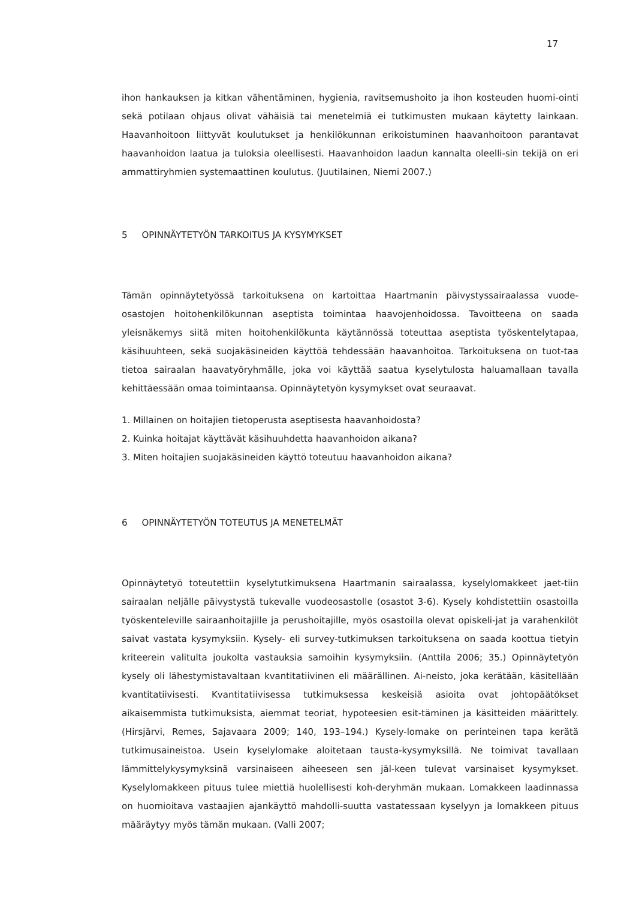17
ihon hankauksen ja kitkan vähentäminen, hygienia, ravitsemushoito ja ihon kosteuden huomi-ointi sekä potilaan ohjaus olivat vähäisiä tai menetelmiä ei tutkimusten mukaan käytetty lainkaan. Haavanhoitoon liittyvät koulutukset ja henkilökunnan erikoistuminen haavanhoitoon parantavat haavanhoidon laatua ja tuloksia oleellisesti. Haavanhoidon laadun kannalta oleelli-sin tekijä on eri ammattiryhmien systemaattinen koulutus. (Juutilainen, Niemi 2007.)
5 OPINNÄYTETYÖN TARKOITUS JA KYSYMYKSET
Tämän opinnäytetyössä tarkoituksena on kartoittaa Haartmanin päivystyssairaalassa vuode-osastojen hoitohenkilökunnan aseptista toimintaa haavojenhoidossa. Tavoitteena on saada yleisnäkemys siitä miten hoitohenkilökunta käytännössä toteuttaa aseptista työskentelytapaa, käsihuuhteen, sekä suojakäsineiden käyttöä tehdessään haavanhoitoa. Tarkoituksena on tuot-taa tietoa sairaalan haavatyöryhmälle, joka voi käyttää saatua kyselytulosta haluamallaan tavalla kehittäessään omaa toimintaansa. Opinnäytetyön kysymykset ovat seuraavat.
1. Millainen on hoitajien tietoperusta aseptisesta haavanhoidosta?
2. Kuinka hoitajat käyttävät käsihuuhdetta haavanhoidon aikana?
3. Miten hoitajien suojakäsineiden käyttö toteutuu haavanhoidon aikana?
6 OPINNÄYTETYÖN TOTEUTUS JA MENETELMÄT
Opinnäytetyö toteutettiin kyselytutkimuksena Haartmanin sairaalassa, kyselylomakkeet jaet-tiin sairaalan neljälle päivystystä tukevalle vuodeosastolle (osastot 3-6). Kysely kohdistettiin osastoilla työskenteleville sairaanhoitajille ja perushoitajille, myös osastoilla olevat opiskeli-jat ja varahenkilöt saivat vastata kysymyksiin. Kysely- eli survey-tutkimuksen tarkoituksena on saada koottua tietyin kriteerein valitulta joukolta vastauksia samoihin kysymyksiin. (Anttila 2006; 35.) Opinnäytetyön kysely oli lähestymistavaltaan kvantitatiivinen eli määrällinen. Ai-neisto, joka kerätään, käsitellään kvantitatiivisesti. Kvantitatiivisessa tutkimuksessa keskeisiä asioita ovat johtopäätökset aikaisemmista tutkimuksista, aiemmat teoriat, hypoteesien esit-täminen ja käsitteiden määrittely. (Hirsjärvi, Remes, Sajavaara 2009; 140, 193–194.) Kysely-lomake on perinteinen tapa kerätä tutkimusaineistoa. Usein kyselylomake aloitetaan tausta-kysymyksillä. Ne toimivat tavallaan lämmittelykysymyksinä varsinaiseen aiheeseen sen jäl-keen tulevat varsinaiset kysymykset. Kyselylomakkeen pituus tulee miettiä huolellisesti koh-deryhmän mukaan. Lomakkeen laadinnassa on huomioitava vastaajien ajankäyttö mahdolli-suutta vastatessaan kyselyyn ja lomakkeen pituus määräytyy myös tämän mukaan. (Valli 2007;